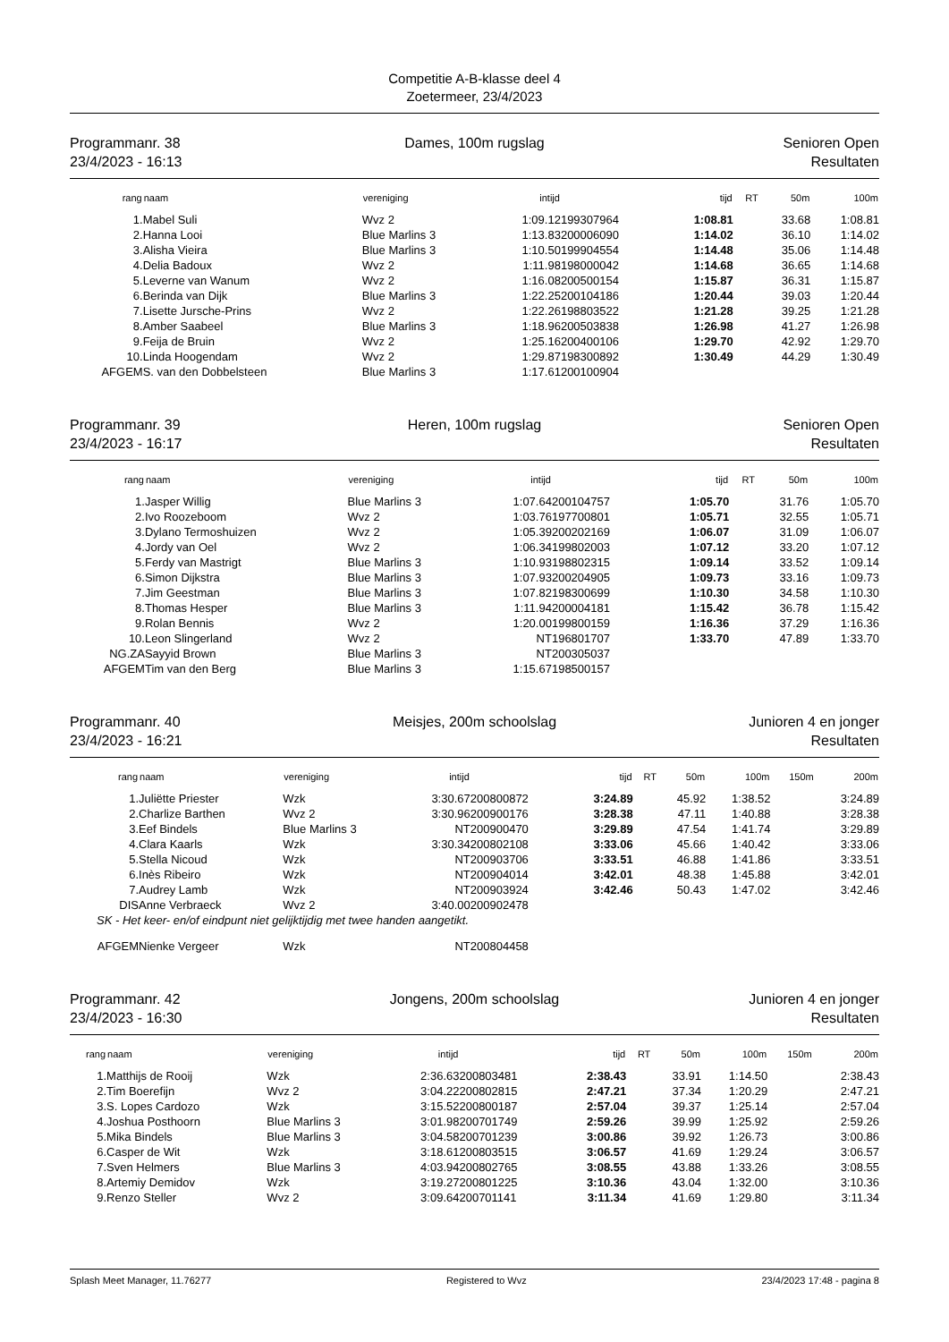Competitie A-B-klasse deel 4
Zoetermeer, 23/4/2023
Programmanr. 38
23/4/2023 - 16:13
Dames, 100m rugslag Senioren Open
Resultaten
| rang | naam | vereniging | intijd | | tijd | RT | 50m | 100m |
| --- | --- | --- | --- | --- | --- | --- | --- | --- |
| 1. | Mabel Suli | Wvz 2 | 1:09.12 | 199307964 | 1:08.81 | | 33.68 | 1:08.81 |
| 2. | Hanna Looi | Blue Marlins 3 | 1:13.83 | 200006090 | 1:14.02 | | 36.10 | 1:14.02 |
| 3. | Alisha Vieira | Blue Marlins 3 | 1:10.50 | 199904554 | 1:14.48 | | 35.06 | 1:14.48 |
| 4. | Delia Badoux | Wvz 2 | 1:11.98 | 198000042 | 1:14.68 | | 36.65 | 1:14.68 |
| 5. | Leverne van Wanum | Wvz 2 | 1:16.08 | 200500154 | 1:15.87 | | 36.31 | 1:15.87 |
| 6. | Berinda van Dijk | Blue Marlins 3 | 1:22.25 | 200104186 | 1:20.44 | | 39.03 | 1:20.44 |
| 7. | Lisette Jursche-Prins | Wvz 2 | 1:22.26 | 198803522 | 1:21.28 | | 39.25 | 1:21.28 |
| 8. | Amber Saabeel | Blue Marlins 3 | 1:18.96 | 200503838 | 1:26.98 | | 41.27 | 1:26.98 |
| 9. | Feija de Bruin | Wvz 2 | 1:25.16 | 200400106 | 1:29.70 | | 42.92 | 1:29.70 |
| 10. | Linda Hoogendam | Wvz 2 | 1:29.87 | 198300892 | 1:30.49 | | 44.29 | 1:30.49 |
| AFGEM | S. van den Dobbelsteen | Blue Marlins 3 | 1:17.61 | 200100904 | | | | |
Programmanr. 39
23/4/2023 - 16:17
Heren, 100m rugslag Senioren Open
Resultaten
| rang | naam | vereniging | intijd | | tijd | RT | 50m | 100m |
| --- | --- | --- | --- | --- | --- | --- | --- | --- |
| 1. | Jasper Willig | Blue Marlins 3 | 1:07.64 | 200104757 | 1:05.70 | | 31.76 | 1:05.70 |
| 2. | Ivo Roozeboom | Wvz 2 | 1:03.76 | 197700801 | 1:05.71 | | 32.55 | 1:05.71 |
| 3. | Dylano Termoshuizen | Wvz 2 | 1:05.39 | 200202169 | 1:06.07 | | 31.09 | 1:06.07 |
| 4. | Jordy van Oel | Wvz 2 | 1:06.34 | 199802003 | 1:07.12 | | 33.20 | 1:07.12 |
| 5. | Ferdy van Mastrigt | Blue Marlins 3 | 1:10.93 | 198802315 | 1:09.14 | | 33.52 | 1:09.14 |
| 6. | Simon Dijkstra | Blue Marlins 3 | 1:07.93 | 200204905 | 1:09.73 | | 33.16 | 1:09.73 |
| 7. | Jim Geestman | Blue Marlins 3 | 1:07.82 | 198300699 | 1:10.30 | | 34.58 | 1:10.30 |
| 8. | Thomas Hesper | Blue Marlins 3 | 1:11.94 | 200004181 | 1:15.42 | | 36.78 | 1:15.42 |
| 9. | Rolan Bennis | Wvz 2 | 1:20.00 | 199800159 | 1:16.36 | | 37.29 | 1:16.36 |
| 10. | Leon Slingerland | Wvz 2 | NT | 196801707 | 1:33.70 | | 47.89 | 1:33.70 |
| NG.ZA | Sayyid Brown | Blue Marlins 3 | NT | 200305037 | | | | |
| AFGEM | Tim van den Berg | Blue Marlins 3 | 1:15.67 | 198500157 | | | | |
Programmanr. 40
23/4/2023 - 16:21
Meisjes, 200m schoolslag Junioren 4 en jonger
Resultaten
| rang | naam | vereniging | intijd | | tijd | RT | 50m | 100m | 150m | 200m |
| --- | --- | --- | --- | --- | --- | --- | --- | --- | --- | --- |
| 1. | Juliëtte Priester | Wzk | 3:30.67 | 200800872 | 3:24.89 | | 45.92 | 1:38.52 | | 3:24.89 |
| 2. | Charlize Barthen | Wvz 2 | 3:30.96 | 200900176 | 3:28.38 | | 47.11 | 1:40.88 | | 3:28.38 |
| 3. | Eef Bindels | Blue Marlins 3 | NT | 200900470 | 3:29.89 | | 47.54 | 1:41.74 | | 3:29.89 |
| 4. | Clara Kaarls | Wzk | 3:30.34 | 200802108 | 3:33.06 | | 45.66 | 1:40.42 | | 3:33.06 |
| 5. | Stella Nicoud | Wzk | NT | 200903706 | 3:33.51 | | 46.88 | 1:41.86 | | 3:33.51 |
| 6. | Inès Ribeiro | Wzk | NT | 200904014 | 3:42.01 | | 48.38 | 1:45.88 | | 3:42.01 |
| 7. | Audrey Lamb | Wzk | NT | 200903924 | 3:42.46 | | 50.43 | 1:47.02 | | 3:42.46 |
| DIS | Anne Verbraeck | Wvz 2 | 3:40.00 | 200902478 | | | | | | |
| SK - Het keer- en/of eindpunt niet gelijktijdig met twee handen aangetikt. | | | | | | | | | | |
| AFGEM | Nienke Vergeer | Wzk | NT | 200804458 | | | | | | |
Programmanr. 42
23/4/2023 - 16:30
Jongens, 200m schoolslag Junioren 4 en jonger
Resultaten
| rang | naam | vereniging | intijd | | tijd | RT | 50m | 100m | 150m | 200m |
| --- | --- | --- | --- | --- | --- | --- | --- | --- | --- | --- |
| 1. | Matthijs de Rooij | Wzk | 2:36.63 | 200803481 | 2:38.43 | | 33.91 | 1:14.50 | | 2:38.43 |
| 2. | Tim Boerefijn | Wvz 2 | 3:04.22 | 200802815 | 2:47.21 | | 37.34 | 1:20.29 | | 2:47.21 |
| 3. | S. Lopes Cardozo | Wzk | 3:15.52 | 200800187 | 2:57.04 | | 39.37 | 1:25.14 | | 2:57.04 |
| 4. | Joshua Posthoorn | Blue Marlins 3 | 3:01.98 | 200701749 | 2:59.26 | | 39.99 | 1:25.92 | | 2:59.26 |
| 5. | Mika Bindels | Blue Marlins 3 | 3:04.58 | 200701239 | 3:00.86 | | 39.92 | 1:26.73 | | 3:00.86 |
| 6. | Casper de Wit | Wzk | 3:18.61 | 200803515 | 3:06.57 | | 41.69 | 1:29.24 | | 3:06.57 |
| 7. | Sven Helmers | Blue Marlins 3 | 4:03.94 | 200802765 | 3:08.55 | | 43.88 | 1:33.26 | | 3:08.55 |
| 8. | Artemiy Demidov | Wzk | 3:19.27 | 200801225 | 3:10.36 | | 43.04 | 1:32.00 | | 3:10.36 |
| 9. | Renzo Steller | Wvz 2 | 3:09.64 | 200701141 | 3:11.34 | | 41.69 | 1:29.80 | | 3:11.34 |
Splash Meet Manager, 11.76277 Registered to Wvz 23/4/2023 17:48 - pagina 8